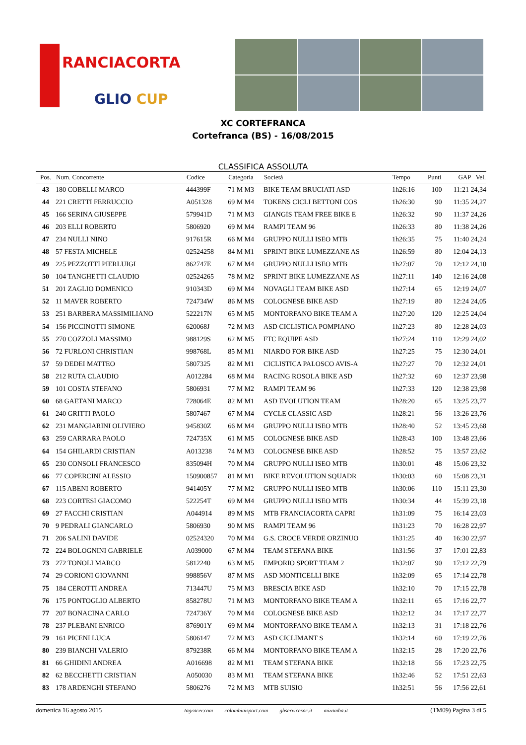RANCIACORTA
GLIO CUP
XC CORTEFRANCA
Cortefranca (BS) - 16/08/2015
CLASSIFICA ASSOLUTA
| Pos. | Num. Concorrente | Codice | Categoria | Società | Tempo | Punti | GAP Vel. |
| --- | --- | --- | --- | --- | --- | --- | --- |
| 43 | 180 COBELLI MARCO | 444399F | 71 M M3 | BIKE TEAM BRUCIATI ASD | 1h26:16 | 100 | 11:21 24,34 |
| 44 | 221 CRETTI FERRUCCIO | A051328 | 69 M M4 | TOKENS CICLI BETTONI COS | 1h26:30 | 90 | 11:35 24,27 |
| 45 | 166 SERINA GIUSEPPE | 579941D | 71 M M3 | GIANGIS TEAM FREE BIKE E | 1h26:32 | 90 | 11:37 24,26 |
| 46 | 203 ELLI ROBERTO | 5806920 | 69 M M4 | RAMPI TEAM 96 | 1h26:33 | 80 | 11:38 24,26 |
| 47 | 234 NULLI NINO | 917615R | 66 M M4 | GRUPPO NULLI ISEO MTB | 1h26:35 | 75 | 11:40 24,24 |
| 48 | 57 FESTA MICHELE | 02524258 | 84 M M1 | SPRINT BIKE LUMEZZANE AS | 1h26:59 | 80 | 12:04 24,13 |
| 49 | 225 PEZZOTTI PIERLUIGI | 862747E | 67 M M4 | GRUPPO NULLI ISEO MTB | 1h27:07 | 70 | 12:12 24,10 |
| 50 | 104 TANGHETTI CLAUDIO | 02524265 | 78 M M2 | SPRINT BIKE LUMEZZANE AS | 1h27:11 | 140 | 12:16 24,08 |
| 51 | 201 ZAGLIO DOMENICO | 910343D | 69 M M4 | NOVAGLI TEAM BIKE ASD | 1h27:14 | 65 | 12:19 24,07 |
| 52 | 11 MAVER ROBERTO | 724734W | 86 M MS | COLOGNESE BIKE ASD | 1h27:19 | 80 | 12:24 24,05 |
| 53 | 251 BARBERA MASSIMILIANO | 522217N | 65 M M5 | MONTORFANO BIKE TEAM A | 1h27:20 | 120 | 12:25 24,04 |
| 54 | 156 PICCINOTTI SIMONE | 620068J | 72 M M3 | ASD CICLISTICA POMPIANO | 1h27:23 | 80 | 12:28 24,03 |
| 55 | 270 COZZOLI MASSIMO | 988129S | 62 M M5 | FTC EQUIPE ASD | 1h27:24 | 110 | 12:29 24,02 |
| 56 | 72 FURLONI CHRISTIAN | 998768L | 85 M M1 | NIARDO FOR BIKE ASD | 1h27:25 | 75 | 12:30 24,01 |
| 57 | 59 DEDEI MATTEO | 5807325 | 82 M M1 | CICLISTICA PALOSCO AVIS-A | 1h27:27 | 70 | 12:32 24,01 |
| 58 | 212 RUTA CLAUDIO | A012284 | 68 M M4 | RACING ROSOLA BIKE ASD | 1h27:32 | 60 | 12:37 23,98 |
| 59 | 101 COSTA STEFANO | 5806931 | 77 M M2 | RAMPI TEAM 96 | 1h27:33 | 120 | 12:38 23,98 |
| 60 | 68 GAETANI MARCO | 728064E | 82 M M1 | ASD EVOLUTION TEAM | 1h28:20 | 65 | 13:25 23,77 |
| 61 | 240 GRITTI PAOLO | 5807467 | 67 M M4 | CYCLE CLASSIC ASD | 1h28:21 | 56 | 13:26 23,76 |
| 62 | 231 MANGIARINI OLIVIERO | 945830Z | 66 M M4 | GRUPPO NULLI ISEO MTB | 1h28:40 | 52 | 13:45 23,68 |
| 63 | 259 CARRARA PAOLO | 724735X | 61 M M5 | COLOGNESE BIKE ASD | 1h28:43 | 100 | 13:48 23,66 |
| 64 | 154 GHILARDI CRISTIAN | A013238 | 74 M M3 | COLOGNESE BIKE ASD | 1h28:52 | 75 | 13:57 23,62 |
| 65 | 230 CONSOLI FRANCESCO | 835094H | 70 M M4 | GRUPPO NULLI ISEO MTB | 1h30:01 | 48 | 15:06 23,32 |
| 66 | 77 COPERCINI ALESSIO | 150900857 | 81 M M1 | BIKE REVOLUTION SQUADR | 1h30:03 | 60 | 15:08 23,31 |
| 67 | 115 ABENI ROBERTO | 941405Y | 77 M M2 | GRUPPO NULLI ISEO MTB | 1h30:06 | 110 | 15:11 23,30 |
| 68 | 223 CORTESI GIACOMO | 522254T | 69 M M4 | GRUPPO NULLI ISEO MTB | 1h30:34 | 44 | 15:39 23,18 |
| 69 | 27 FACCHI CRISTIAN | A044914 | 89 M MS | MTB FRANCIACORTA CAPRI | 1h31:09 | 75 | 16:14 23,03 |
| 70 | 9 PEDRALI GIANCARLO | 5806930 | 90 M MS | RAMPI TEAM 96 | 1h31:23 | 70 | 16:28 22,97 |
| 71 | 206 SALINI DAVIDE | 02524320 | 70 M M4 | G.S. CROCE VERDE ORZINUO | 1h31:25 | 40 | 16:30 22,97 |
| 72 | 224 BOLOGNINI GABRIELE | A039000 | 67 M M4 | TEAM STEFANA BIKE | 1h31:56 | 37 | 17:01 22,83 |
| 73 | 272 TONOLI MARCO | 5812240 | 63 M M5 | EMPORIO SPORT TEAM 2 | 1h32:07 | 90 | 17:12 22,79 |
| 74 | 29 CORIONI GIOVANNI | 998856V | 87 M MS | ASD MONTICELLI BIKE | 1h32:09 | 65 | 17:14 22,78 |
| 75 | 184 CEROTTI ANDREA | 713447U | 75 M M3 | BRESCIA BIKE ASD | 1h32:10 | 70 | 17:15 22,78 |
| 76 | 175 PONTOGLIO ALBERTO | 858278U | 71 M M3 | MONTORFANO BIKE TEAM A | 1h32:11 | 65 | 17:16 22,77 |
| 77 | 207 BONACINA CARLO | 724736Y | 70 M M4 | COLOGNESE BIKE ASD | 1h32:12 | 34 | 17:17 22,77 |
| 78 | 237 PLEBANI ENRICO | 876901Y | 69 M M4 | MONTORFANO BIKE TEAM A | 1h32:13 | 31 | 17:18 22,76 |
| 79 | 161 PICENI LUCA | 5806147 | 72 M M3 | ASD CICLIMANT S | 1h32:14 | 60 | 17:19 22,76 |
| 80 | 239 BIANCHI VALERIO | 879238R | 66 M M4 | MONTORFANO BIKE TEAM A | 1h32:15 | 28 | 17:20 22,76 |
| 81 | 66 GHIDINI ANDREA | A016698 | 82 M M1 | TEAM STEFANA BIKE | 1h32:18 | 56 | 17:23 22,75 |
| 82 | 62 BECCHETTI CRISTIAN | A050030 | 83 M M1 | TEAM STEFANA BIKE | 1h32:46 | 52 | 17:51 22,63 |
| 83 | 178 ARDENGHI STEFANO | 5806276 | 72 M M3 | MTB SUISIO | 1h32:51 | 56 | 17:56 22,61 |
domenica 16 agosto 2015 tagracer.com colombinisport.com gbservicesnc.it mizamba.it (TM09) Pagina 3 di 5